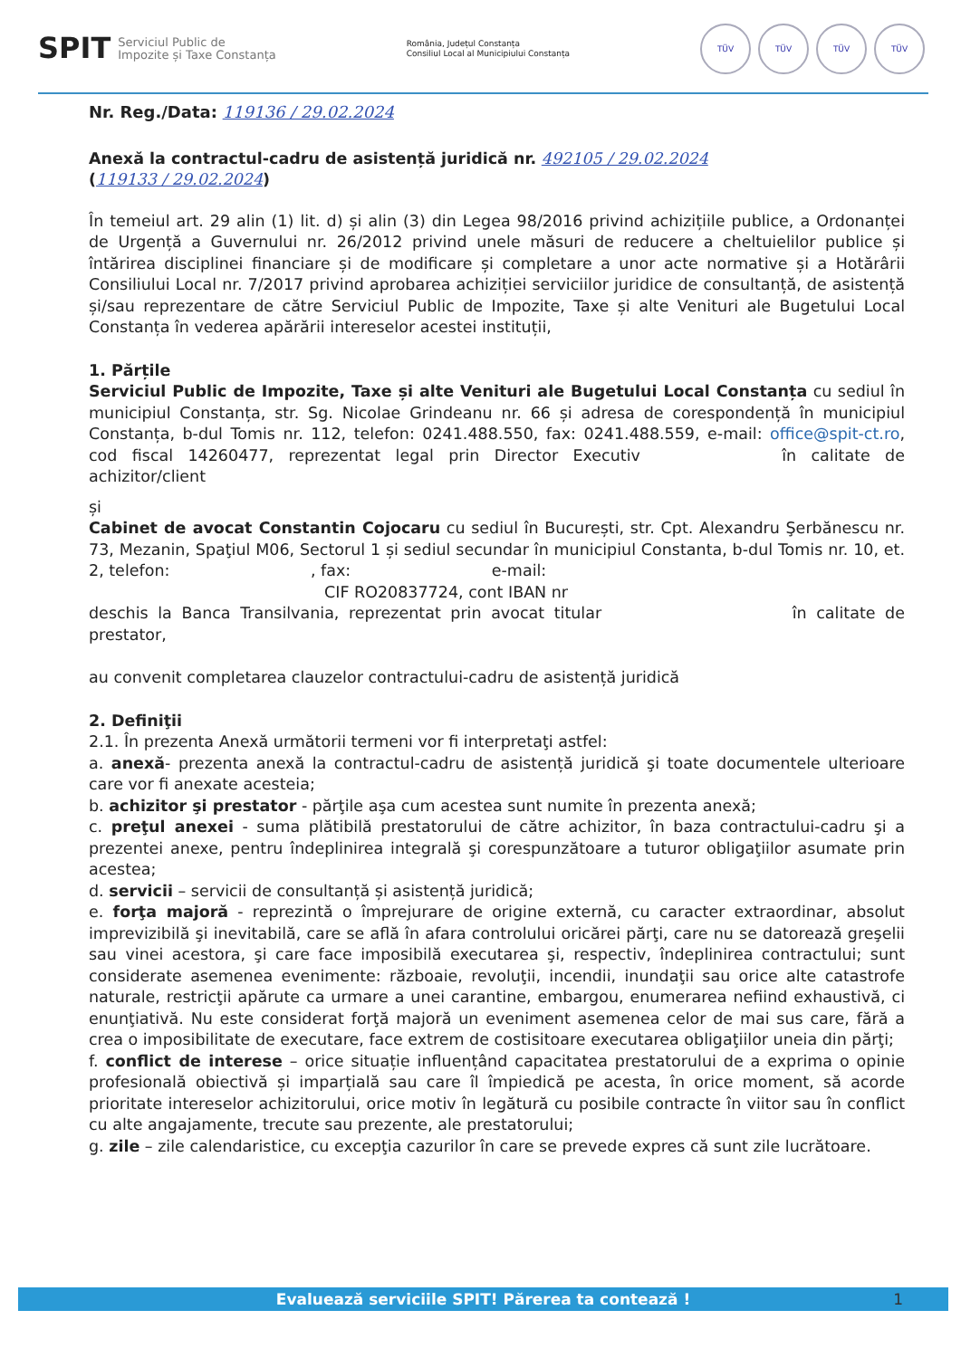SPIT Serviciul Public de
Impozite și Taxe Constanța
România, Județul Constanța
Consiliul Local al Municipiului Constanța
TÜV TÜV TÜV TÜV
Nr. Reg./Data: 119136 / 29.02.2024
Anexă la contractul-cadru de asistență juridică nr. 492105 / 29.02.2024
(119133 / 29.02.2024)
În temeiul art. 29 alin (1) lit. d) și alin (3) din Legea 98/2016 privind achizițiile publice, a Ordonanței de Urgență a Guvernului nr. 26/2012 privind unele măsuri de reducere a cheltuielilor publice și întărirea disciplinei financiare și de modificare și completare a unor acte normative și a Hotărârii Consiliului Local nr. 7/2017 privind aprobarea achiziției serviciilor juridice de consultanță, de asistență și/sau reprezentare de către Serviciul Public de Impozite, Taxe și alte Venituri ale Bugetului Local Constanța în vederea apărării intereselor acestei instituții,
1. Părțile
Serviciul Public de Impozite, Taxe și alte Venituri ale Bugetului Local Constanța cu sediul în municipiul Constanța, str. Sg. Nicolae Grindeanu nr. 66 și adresa de corespondență în municipiul Constanța, b-dul Tomis nr. 112, telefon: 0241.488.550, fax: 0241.488.559, e-mail: office@spit-ct.ro, cod fiscal 14260477, reprezentat legal prin Director Executiv în calitate de achizitor/client
și
Cabinet de avocat Constantin Cojocaru cu sediul în București, str. Cpt. Alexandru Şerbănescu nr. 73, Mezanin, Spaţiul M06, Sectorul 1 și sediul secundar în municipiul Constanta, b-dul Tomis nr. 10, et. 2, telefon: , fax: e-mail:
CIF RO20837724, cont IBAN nr
deschis la Banca Transilvania, reprezentat prin avocat titular în calitate de prestator,
au convenit completarea clauzelor contractului-cadru de asistență juridică
2. Definiţii
2.1. În prezenta Anexă următorii termeni vor fi interpretaţi astfel:
a. anexă- prezenta anexă la contractul-cadru de asistență juridică şi toate documentele ulterioare care vor fi anexate acesteia;
b. achizitor şi prestator - părţile aşa cum acestea sunt numite în prezenta anexă;
c. preţul anexei - suma plătibilă prestatorului de către achizitor, în baza contractului-cadru şi a prezentei anexe, pentru îndeplinirea integrală şi corespunzătoare a tuturor obligaţiilor asumate prin acestea;
d. servicii – servicii de consultanță și asistență juridică;
e. forţa majoră - reprezintă o împrejurare de origine externă, cu caracter extraordinar, absolut imprevizibilă şi inevitabilă, care se află în afara controlului oricărei părţi, care nu se datorează greşelii sau vinei acestora, şi care face imposibilă executarea şi, respectiv, îndeplinirea contractului; sunt considerate asemenea evenimente: războaie, revoluţii, incendii, inundaţii sau orice alte catastrofe naturale, restricţii apărute ca urmare a unei carantine, embargou, enumerarea nefiind exhaustivă, ci enunţiativă. Nu este considerat forţă majoră un eveniment asemenea celor de mai sus care, fără a crea o imposibilitate de executare, face extrem de costisitoare executarea obligaţiilor uneia din părţi;
f. conflict de interese – orice situație influențând capacitatea prestatorului de a exprima o opinie profesională obiectivă și imparțială sau care îl împiedică pe acesta, în orice moment, să acorde prioritate intereselor achizitorului, orice motiv în legătură cu posibile contracte în viitor sau în conflict cu alte angajamente, trecute sau prezente, ale prestatorului;
g. zile – zile calendaristice, cu excepţia cazurilor în care se prevede expres că sunt zile lucrătoare.
Evaluează serviciile SPIT! Părerea ta contează ! 1